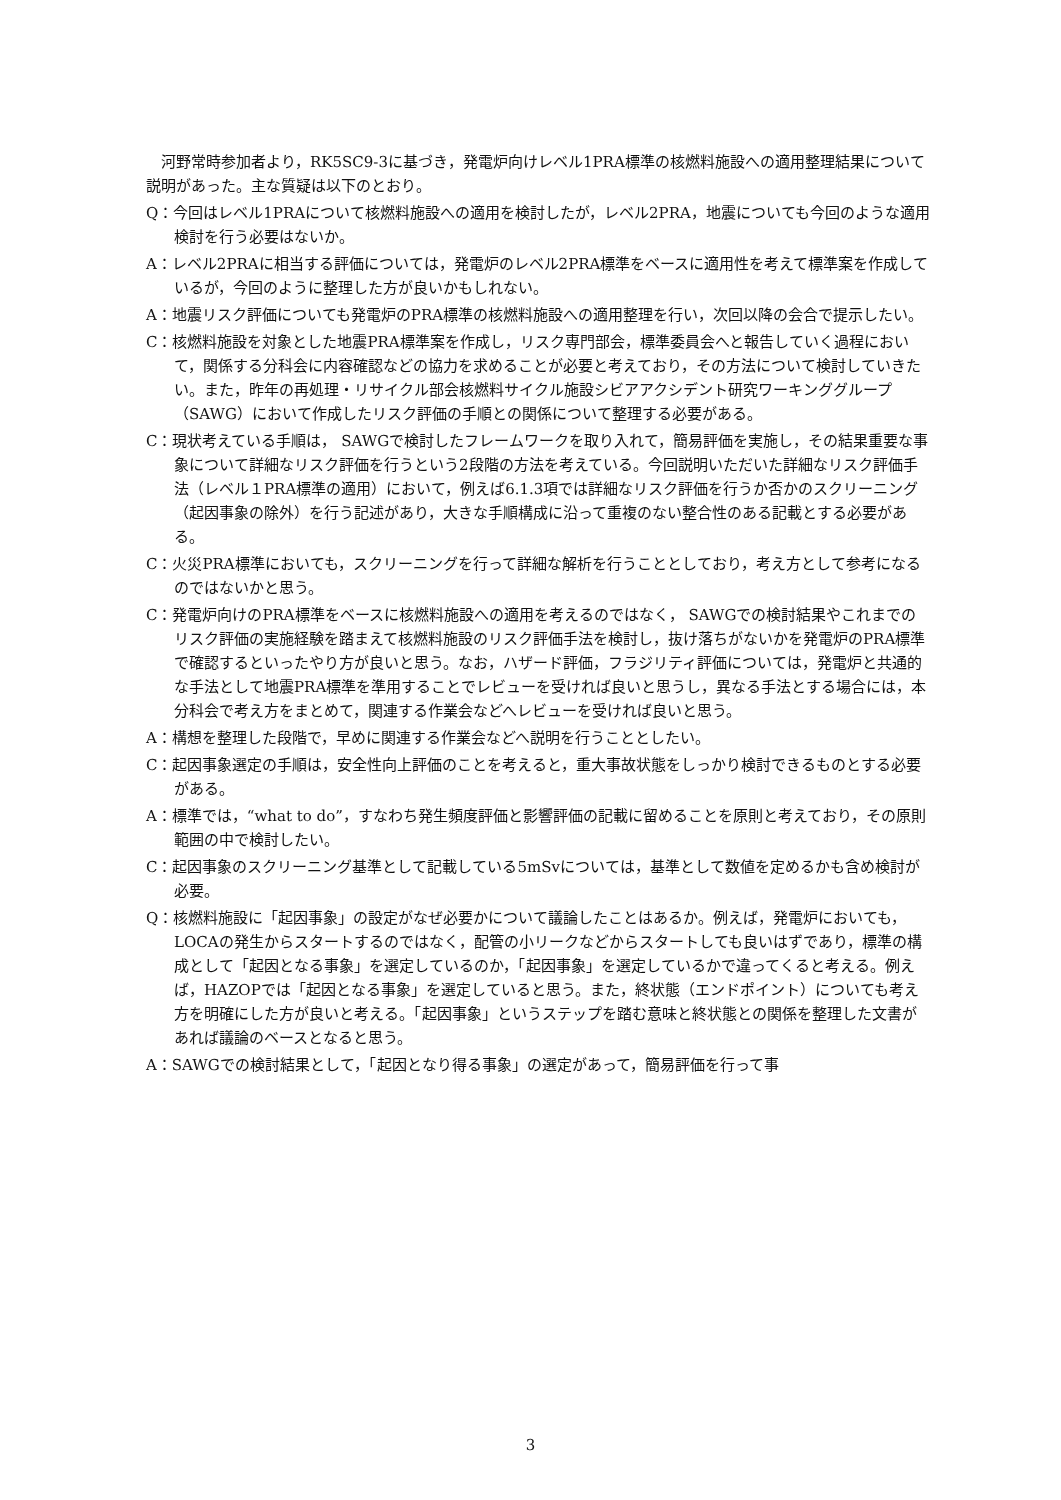河野常時参加者より，RK5SC9-3に基づき，発電炉向けレベル1PRA標準の核燃料施設への適用整理結果について説明があった。主な質疑は以下のとおり。
Q：今回はレベル1PRAについて核燃料施設への適用を検討したが，レベル2PRA，地震についても今回のような適用検討を行う必要はないか。
A：レベル2PRAに相当する評価については，発電炉のレベル2PRA標準をベースに適用性を考えて標準案を作成しているが，今回のように整理した方が良いかもしれない。
A：地震リスク評価についても発電炉のPRA標準の核燃料施設への適用整理を行い，次回以降の会合で提示したい。
C：核燃料施設を対象とした地震PRA標準案を作成し，リスク専門部会，標準委員会へと報告していく過程において，関係する分科会に内容確認などの協力を求めることが必要と考えており，その方法について検討していきたい。また，昨年の再処理・リサイクル部会核燃料サイクル施設シビアアクシデント研究ワーキンググループ（SAWG）において作成したリスク評価の手順との関係について整理する必要がある。
C：現状考えている手順は， SAWGで検討したフレームワークを取り入れて，簡易評価を実施し，その結果重要な事象について詳細なリスク評価を行うという2段階の方法を考えている。今回説明いただいた詳細なリスク評価手法（レベル１PRA標準の適用）において，例えば6.1.3項では詳細なリスク評価を行うか否かのスクリーニング（起因事象の除外）を行う記述があり，大きな手順構成に沿って重複のない整合性のある記載とする必要がある。
C：火災PRA標準においても，スクリーニングを行って詳細な解析を行うこととしており，考え方として参考になるのではないかと思う。
C：発電炉向けのPRA標準をベースに核燃料施設への適用を考えるのではなく， SAWGでの検討結果やこれまでのリスク評価の実施経験を踏まえて核燃料施設のリスク評価手法を検討し，抜け落ちがないかを発電炉のPRA標準で確認するといったやり方が良いと思う。なお，ハザード評価，フラジリティ評価については，発電炉と共通的な手法として地震PRA標準を準用することでレビューを受ければ良いと思うし，異なる手法とする場合には，本分科会で考え方をまとめて，関連する作業会などへレビューを受ければ良いと思う。
A：構想を整理した段階で，早めに関連する作業会などへ説明を行うこととしたい。
C：起因事象選定の手順は，安全性向上評価のことを考えると，重大事故状態をしっかり検討できるものとする必要がある。
A：標準では，“what to do”，すなわち発生頻度評価と影響評価の記載に留めることを原則と考えており，その原則範囲の中で検討したい。
C：起因事象のスクリーニング基準として記載している5mSvについては，基準として数値を定めるかも含め検討が必要。
Q：核燃料施設に「起因事象」の設定がなぜ必要かについて議論したことはあるか。例えば，発電炉においても，LOCAの発生からスタートするのではなく，配管の小リークなどからスタートしても良いはずであり，標準の構成として「起因となる事象」を選定しているのか，「起因事象」を選定しているかで違ってくると考える。例えば，HAZOPでは「起因となる事象」を選定していると思う。また，終状態（エンドポイント）についても考え方を明確にした方が良いと考える。「起因事象」というステップを踏む意味と終状態との関係を整理した文書があれば議論のベースとなると思う。
A：SAWGでの検討結果として，「起因となり得る事象」の選定があって，簡易評価を行って事
3